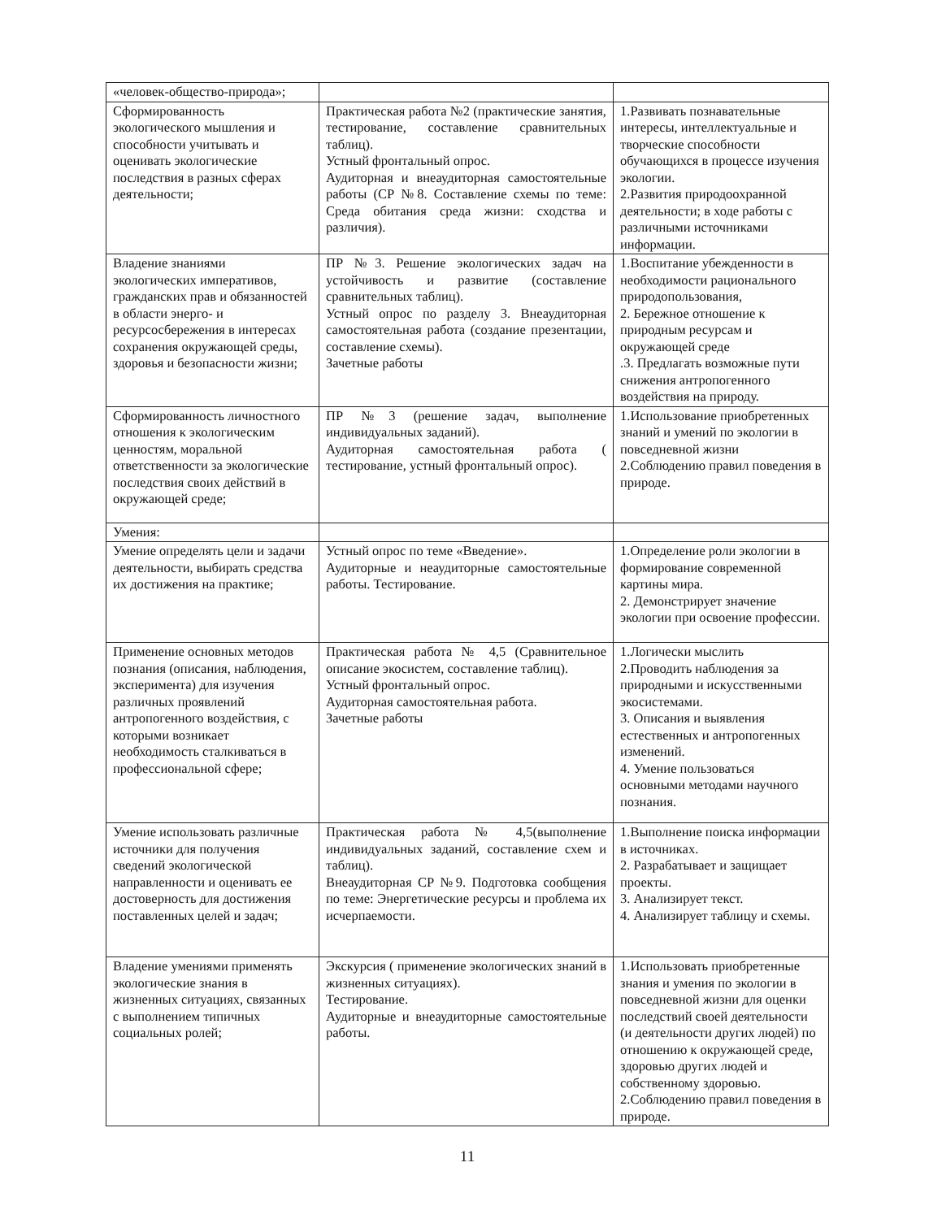| «человек-общество-природа»; | | |
| Сформированность экологического мышления и способности учитывать и оценивать экологические последствия в разных сферах деятельности; | Практическая работа №2 (практические занятия, тестирование, составление сравнительных таблиц). Устный фронтальный опрос. Аудиторная и внеаудиторная самостоятельные работы (СР №8. Составление схемы по теме: Среда обитания среда жизни: сходства и различия). | 1.Развивать познавательные интересы, интеллектуальные и творческие способности обучающихся в процессе изучения экологии. 2.Развития природоохранной деятельности; в ходе работы с различными источниками информации. |
| Владение знаниями экологических императивов, гражданских прав и обязанностей в области энерго- и ресурсосбережения в интересах сохранения окружающей среды, здоровья и безопасности жизни; | ПР №3. Решение экологических задач на устойчивость и развитие (составление сравнительных таблиц). Устный опрос по разделу 3. Внеаудиторная самостоятельная работа (создание презентации, составление схемы). Зачетные работы | 1.Воспитание убежденности в необходимости рационального природопользования, 2. Бережное отношение к природным ресурсам и окружающей среде .3. Предлагать возможные пути снижения антропогенного воздействия на природу. |
| Сформированность личностного отношения к экологическим ценностям, моральной ответственности за экологические последствия своих действий в окружающей среде; | ПР №3 (решение задач, выполнение индивидуальных заданий). Аудиторная самостоятельная работа ( тестирование, устный фронтальный опрос). | 1.Использование приобретенных знаний и умений по экологии в повседневной жизни 2.Соблюдению правил поведения в природе. |
| Умения: | | |
| Умение определять цели и задачи деятельности, выбирать средства их достижения на практике; | Устный опрос по теме «Введение». Аудиторные и неаудиторные самостоятельные работы. Тестирование. | 1.Определение роли экологии в формирование современной картины мира. 2. Демонстрирует значение экологии при освоение профессии. |
| Применение основных методов познания (описания, наблюдения, эксперимента) для изучения различных проявлений антропогенного воздействия, с которыми возникает необходимость сталкиваться в профессиональной сфере; | Практическая работа № 4,5 (Сравнительное описание экосистем, составление таблиц). Устный фронтальный опрос. Аудиторная самостоятельная работа. Зачетные работы | 1.Логически мыслить 2.Проводить наблюдения за природными и искусственными экосистемами. 3. Описания и выявления естественных и антропогенных изменений. 4. Умение пользоваться основными методами научного познания. |
| Умение использовать различные источники для получения сведений экологической направленности и оценивать ее достоверность для достижения поставленных целей и задач; | Практическая работа № 4,5(выполнение индивидуальных заданий, составление схем и таблиц). Внеаудиторная СР №9. Подготовка сообщения по теме: Энергетические ресурсы и проблема их исчерпаемости. | 1.Выполнение поиска информации в источниках. 2. Разрабатывает и защищает проекты. 3. Анализирует текст. 4. Анализирует таблицу и схемы. |
| Владение умениями применять экологические знания в жизненных ситуациях, связанных с выполнением типичных социальных ролей; | Экскурсия ( применение экологических знаний в жизненных ситуациях). Тестирование. Аудиторные и внеаудиторные самостоятельные работы. | 1.Использовать приобретенные знания и умения по экологии в повседневной жизни для оценки последствий своей деятельности (и деятельности других людей) по отношению к окружающей среде, здоровью других людей и собственному здоровью. 2.Соблюдению правил поведения в природе. |
11